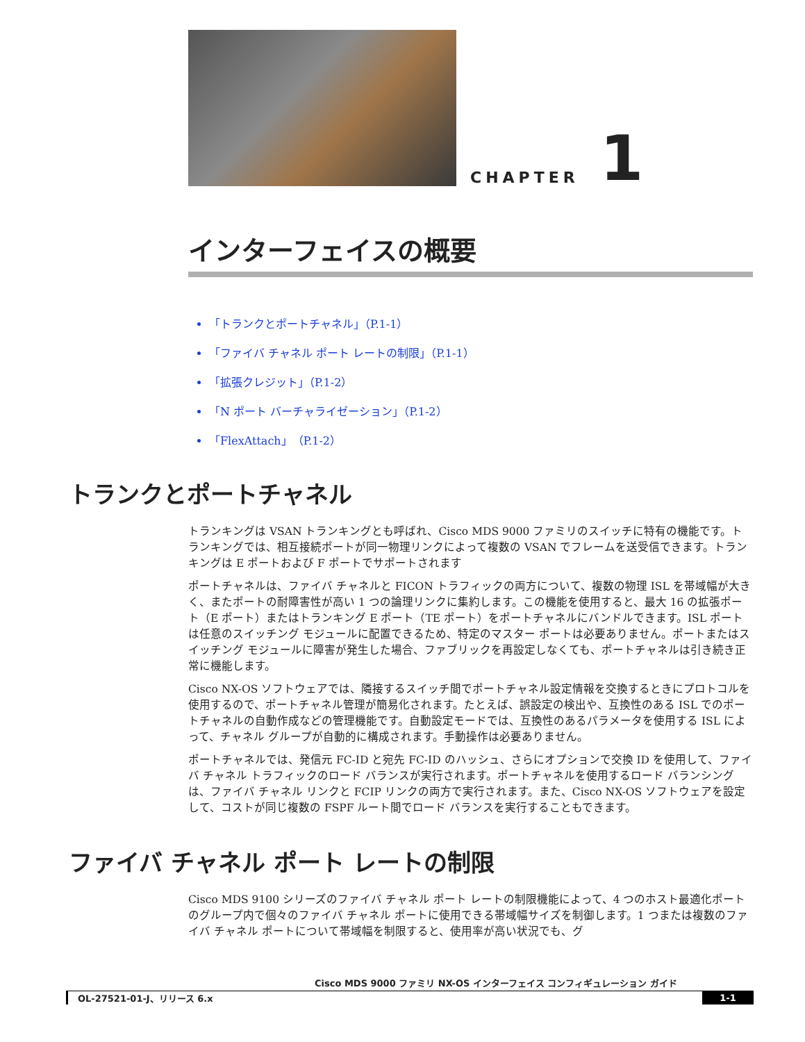CHAPTER
1
インターフェイスの概要
「トランクとポートチャネル」（P.1-1）
「ファイバ チャネル ポート レートの制限」（P.1-1）
「拡張クレジット」（P.1-2）
「N ポート バーチャライゼーション」（P.1-2）
「FlexAttach」（P.1-2）
トランクとポートチャネル
トランキングは VSAN トランキングとも呼ばれ、Cisco MDS 9000 ファミリのスイッチに特有の機能です。トランキングでは、相互接続ポートが同一物理リンクによって複数の VSAN でフレームを送受信できます。トランキングは E ポートおよび F ポートでサポートされます
ポートチャネルは、ファイバ チャネルと FICON トラフィックの両方について、複数の物理 ISL を帯域幅が大きく、またポートの耐障害性が高い 1 つの論理リンクに集約します。この機能を使用すると、最大 16 の拡張ポート（E ポート）またはトランキング E ポート（TE ポート）をポートチャネルにバンドルできます。ISL ポートは任意のスイッチング モジュールに配置できるため、特定のマスター ポートは必要ありません。ポートまたはスイッチング モジュールに障害が発生した場合、ファブリックを再設定しなくても、ポートチャネルは引き続き正常に機能します。
Cisco NX-OS ソフトウェアでは、隣接するスイッチ間でポートチャネル設定情報を交換するときにプロトコルを使用するので、ポートチャネル管理が簡易化されます。たとえば、誤設定の検出や、互換性のある ISL でのポートチャネルの自動作成などの管理機能です。自動設定モードでは、互換性のあるパラメータを使用する ISL によって、チャネル グループが自動的に構成されます。手動操作は必要ありません。
ポートチャネルでは、発信元 FC-ID と宛先 FC-ID のハッシュ、さらにオプションで交換 ID を使用して、ファイバ チャネル トラフィックのロード バランスが実行されます。ポートチャネルを使用するロード バランシングは、ファイバ チャネル リンクと FCIP リンクの両方で実行されます。また、Cisco NX-OS ソフトウェアを設定して、コストが同じ複数の FSPF ルート間でロード バランスを実行することもできます。
ファイバ チャネル ポート レートの制限
Cisco MDS 9100 シリーズのファイバ チャネル ポート レートの制限機能によって、4 つのホスト最適化ポートのグループ内で個々のファイバ チャネル ポートに使用できる帯域幅サイズを制御します。1 つまたは複数のファイバ チャネル ポートについて帯域幅を制限すると、使用率が高い状況でも、グ
Cisco MDS 9000 ファミリ NX-OS インターフェイス コンフィギュレーション ガイド
OL-27521-01-J、リリース 6.x 1-1